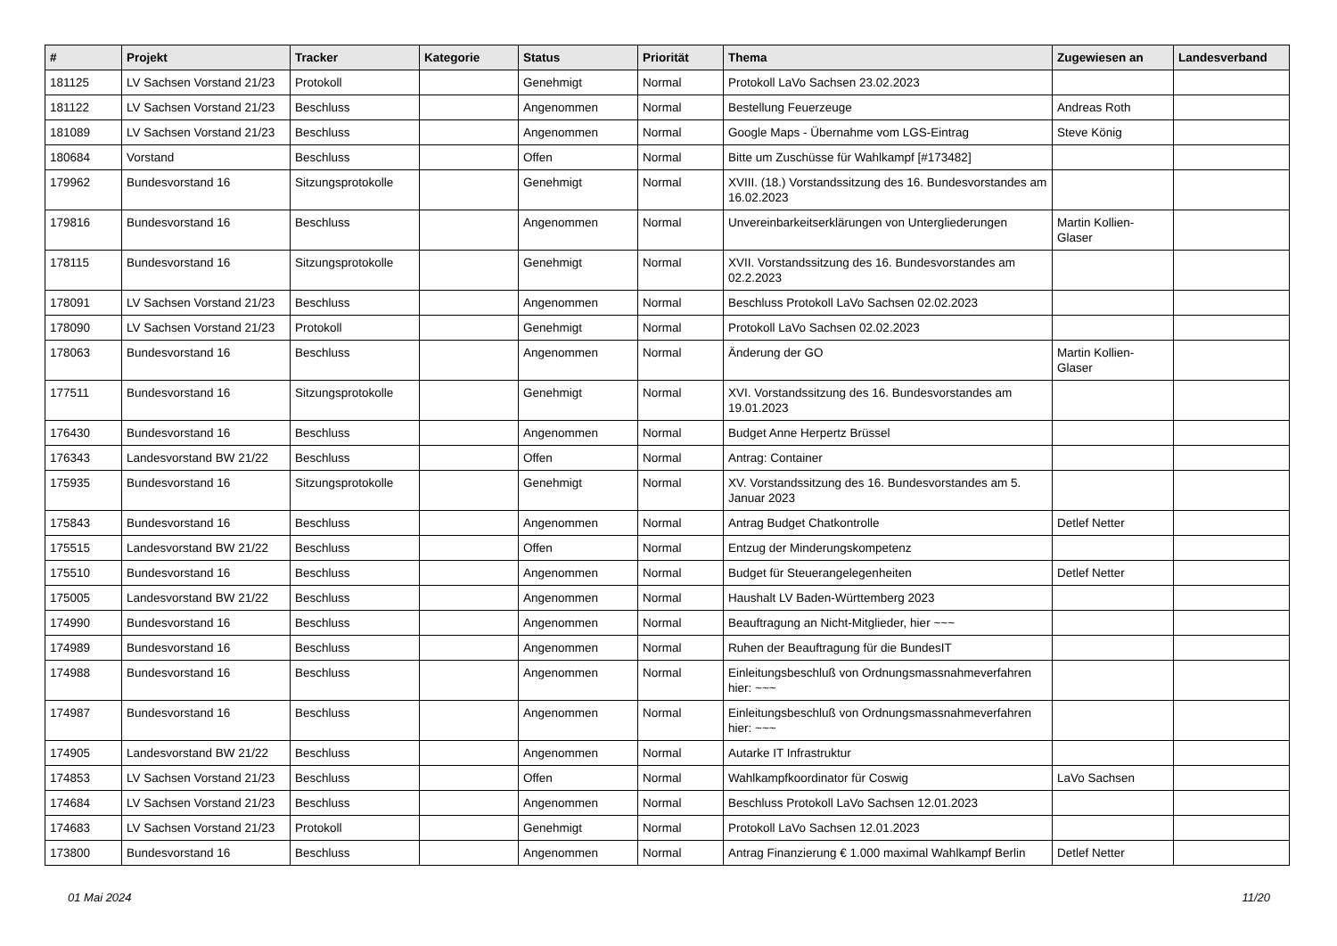| # | Projekt | Tracker | Kategorie | Status | Priorität | Thema | Zugewiesen an | Landesverband |
| --- | --- | --- | --- | --- | --- | --- | --- | --- |
| 181125 | LV Sachsen Vorstand 21/23 | Protokoll | | Genehmigt | Normal | Protokoll LaVo Sachsen 23.02.2023 | | |
| 181122 | LV Sachsen Vorstand 21/23 | Beschluss | | Angenommen | Normal | Bestellung Feuerzeuge | Andreas Roth | |
| 181089 | LV Sachsen Vorstand 21/23 | Beschluss | | Angenommen | Normal | Google Maps - Übernahme vom LGS-Eintrag | Steve König | |
| 180684 | Vorstand | Beschluss | | Offen | Normal | Bitte um Zuschüsse für Wahlkampf [#173482] | | |
| 179962 | Bundesvorstand 16 | Sitzungsprotokolle | | Genehmigt | Normal | XVIII. (18.) Vorstandssitzung des 16. Bundesvorstandes am 16.02.2023 | | |
| 179816 | Bundesvorstand 16 | Beschluss | | Angenommen | Normal | Unvereinbarkeitserklärungen von Untergliederungen | Martin Kollien-Glaser | |
| 178115 | Bundesvorstand 16 | Sitzungsprotokolle | | Genehmigt | Normal | XVII. Vorstandssitzung des 16. Bundesvorstandes am 02.2.2023 | | |
| 178091 | LV Sachsen Vorstand 21/23 | Beschluss | | Angenommen | Normal | Beschluss Protokoll LaVo Sachsen 02.02.2023 | | |
| 178090 | LV Sachsen Vorstand 21/23 | Protokoll | | Genehmigt | Normal | Protokoll LaVo Sachsen 02.02.2023 | | |
| 178063 | Bundesvorstand 16 | Beschluss | | Angenommen | Normal | Änderung der GO | Martin Kollien-Glaser | |
| 177511 | Bundesvorstand 16 | Sitzungsprotokolle | | Genehmigt | Normal | XVI. Vorstandssitzung des 16. Bundesvorstandes am 19.01.2023 | | |
| 176430 | Bundesvorstand 16 | Beschluss | | Angenommen | Normal | Budget Anne Herpertz Brüssel | | |
| 176343 | Landesvorstand BW 21/22 | Beschluss | | Offen | Normal | Antrag: Container | | |
| 175935 | Bundesvorstand 16 | Sitzungsprotokolle | | Genehmigt | Normal | XV. Vorstandssitzung des 16. Bundesvorstandes am 5. Januar 2023 | | |
| 175843 | Bundesvorstand 16 | Beschluss | | Angenommen | Normal | Antrag Budget Chatkontrolle | Detlef Netter | |
| 175515 | Landesvorstand BW 21/22 | Beschluss | | Offen | Normal | Entzug der Minderungskompetenz | | |
| 175510 | Bundesvorstand 16 | Beschluss | | Angenommen | Normal | Budget für Steuerangelegenheiten | Detlef Netter | |
| 175005 | Landesvorstand BW 21/22 | Beschluss | | Angenommen | Normal | Haushalt LV Baden-Württemberg 2023 | | |
| 174990 | Bundesvorstand 16 | Beschluss | | Angenommen | Normal | Beauftragung an Nicht-Mitglieder, hier ~~~ | | |
| 174989 | Bundesvorstand 16 | Beschluss | | Angenommen | Normal | Ruhen der Beauftragung für die BundesIT | | |
| 174988 | Bundesvorstand 16 | Beschluss | | Angenommen | Normal | Einleitungsbeschluß von Ordnungsmassnahmeverfahren hier: ~~~ | | |
| 174987 | Bundesvorstand 16 | Beschluss | | Angenommen | Normal | Einleitungsbeschluß von Ordnungsmassnahmeverfahren hier: ~~~ | | |
| 174905 | Landesvorstand BW 21/22 | Beschluss | | Angenommen | Normal | Autarke IT Infrastruktur | | |
| 174853 | LV Sachsen Vorstand 21/23 | Beschluss | | Offen | Normal | Wahlkampfkoordinator für Coswig | LaVo Sachsen | |
| 174684 | LV Sachsen Vorstand 21/23 | Beschluss | | Angenommen | Normal | Beschluss Protokoll LaVo Sachsen 12.01.2023 | | |
| 174683 | LV Sachsen Vorstand 21/23 | Protokoll | | Genehmigt | Normal | Protokoll LaVo Sachsen 12.01.2023 | | |
| 173800 | Bundesvorstand 16 | Beschluss | | Angenommen | Normal | Antrag Finanzierung € 1.000 maximal Wahlkampf Berlin | Detlef Netter | |
01 Mai 2024 11/20